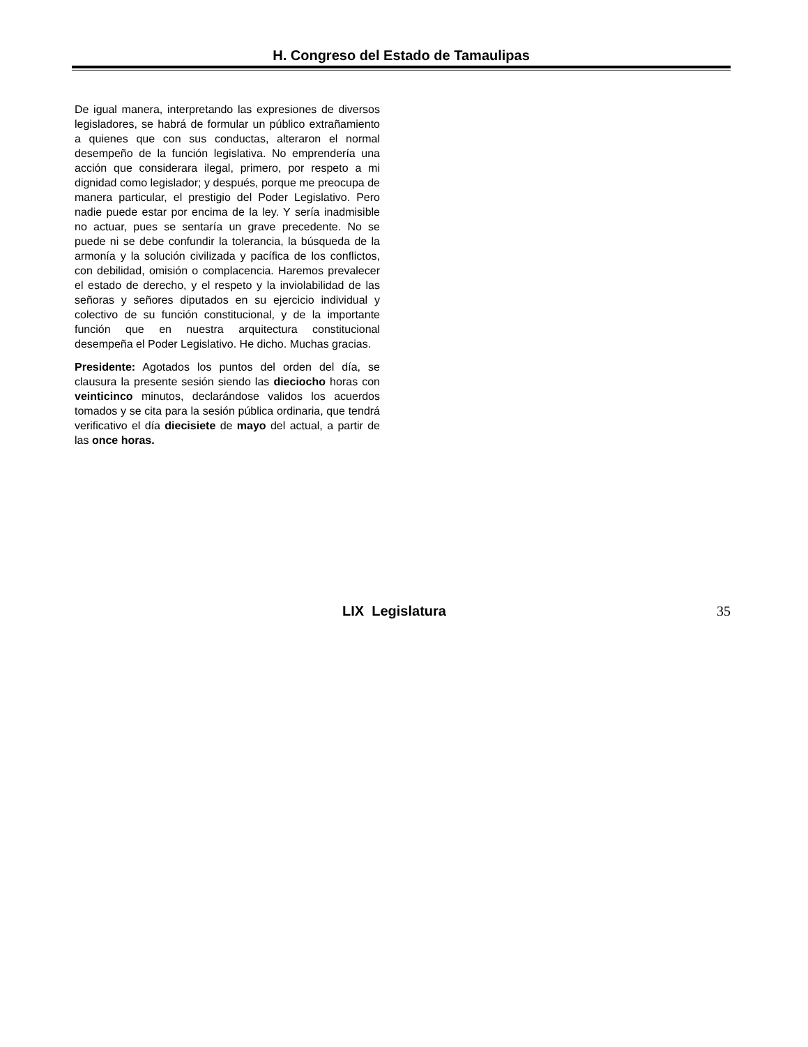H. Congreso del Estado de Tamaulipas
De igual manera, interpretando las expresiones de diversos legisladores, se habrá de formular un público extrañamiento a quienes que con sus conductas, alteraron el normal desempeño de la función legislativa. No emprendería una acción que considerara ilegal, primero, por respeto a mi dignidad como legislador; y después, porque me preocupa de manera particular, el prestigio del Poder Legislativo. Pero nadie puede estar por encima de la ley. Y sería inadmisible no actuar, pues se sentaría un grave precedente. No se puede ni se debe confundir la tolerancia, la búsqueda de la armonía y la solución civilizada y pacífica de los conflictos, con debilidad, omisión o complacencia. Haremos prevalecer el estado de derecho, y el respeto y la inviolabilidad de las señoras y señores diputados en su ejercicio individual y colectivo de su función constitucional, y de la importante función que en nuestra arquitectura constitucional desempeña el Poder Legislativo. He dicho. Muchas gracias.
Presidente: Agotados los puntos del orden del día, se clausura la presente sesión siendo las dieciocho horas con veinticinco minutos, declarándose validos los acuerdos tomados y se cita para la sesión pública ordinaria, que tendrá verificativo el día diecisiete de mayo del actual, a partir de las once horas.
LIX Legislatura 35